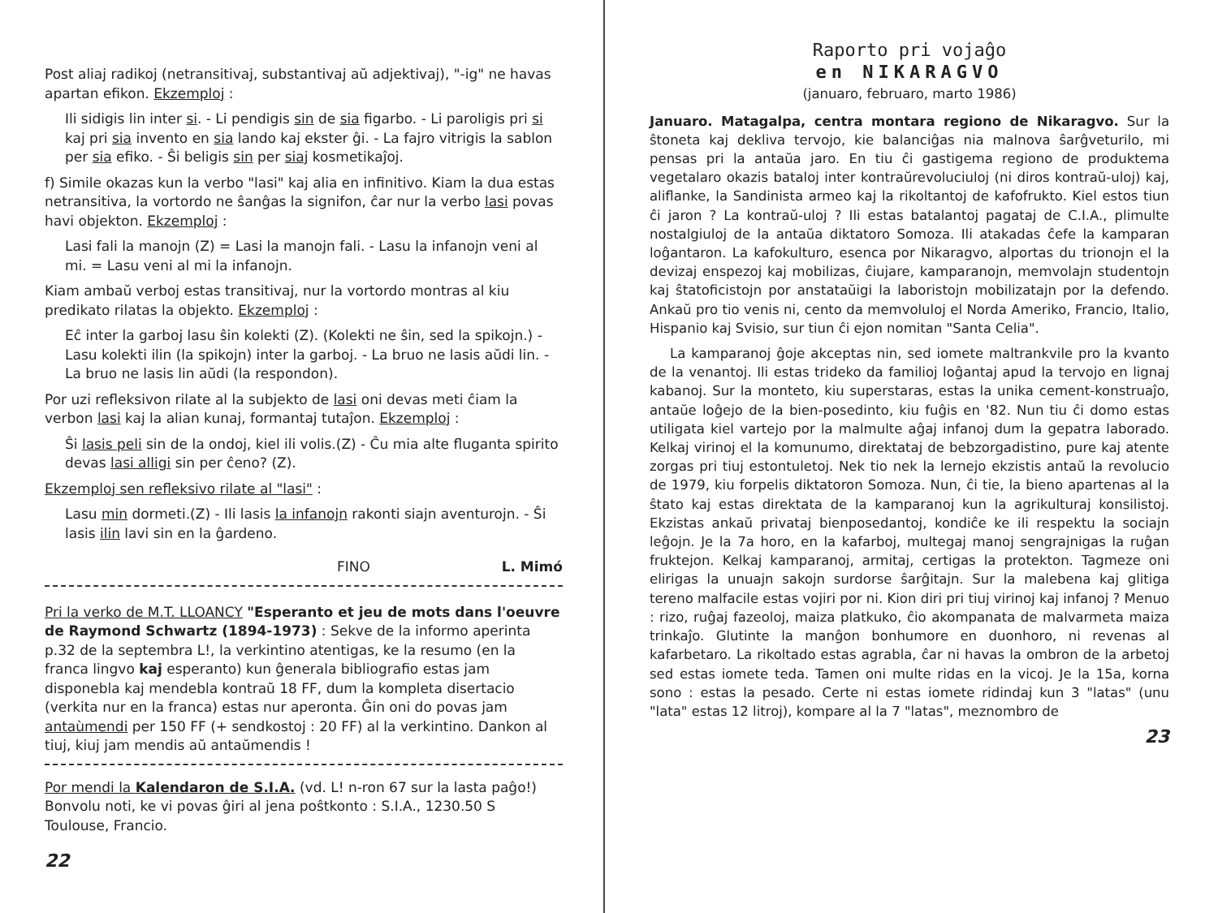Post aliaj radikoj (netransitivaj, substantivaj aŭ adjektivaj), "-ig" ne havas apartan efikon. Ekzemploj :
Ili sidigis lin inter si. - Li pendigis sin de sia figarbo. - Li paroligis pri si kaj pri sia invento en sia lando kaj ekster ĝi. - La fajro vitrigis la sablon per sia efiko. - Ŝi beligis sin per siaj kosmetikaĵoj.
f) Simile okazas kun la verbo "lasi" kaj alia en infinitivo. Kiam la dua estas netransitiva, la vortordo ne ŝanĝas la signifon, ĉar nur la verbo lasi povas havi objekton. Ekzemploj :
Lasi fali la manojn (Z) = Lasi la manojn fali. - Lasu la infanojn veni al mi. = Lasu veni al mi la infanojn.
Kiam ambaŭ verboj estas transitivaj, nur la vortordo montras al kiu predikato rilatas la objekto. Ekzemploj :
Eĉ inter la garboj lasu ŝin kolekti (Z). (Kolekti ne ŝin, sed la spikojn.) - Lasu kolekti ilin (la spikojn) inter la garboj. - La bruo ne lasis aŭdi lin. - La bruo ne lasis lin aŭdi (la respondon).
Por uzi refleksivon rilate al la subjekto de lasi oni devas meti ĉiam la verbon lasi kaj la alian kunaj, formantaj tutaĵon. Ekzemploj :
Ŝi lasis peli sin de la ondoj, kiel ili volis.(Z) - Ĉu mia alte fluganta spirito devas lasi alligi sin per ĉeno? (Z).
Ekzemploj sen refleksivo rilate al "lasi" :
Lasu min dormeti.(Z) - Ili lasis la infanojn rakonti siajn aventurojn. - Ŝi lasis ilin lavi sin en la ĝardeno.
FINO L. Mimó
Pri la verko de M.T. LLOANCY "Esperanto et jeu de mots dans l'oeuvre de Raymond Schwartz (1894-1973) : Sekve de la informo aperinta p.32 de la septembra L!, la verkintino atentigas, ke la resumo (en la franca lingvo kaj esperanto) kun ĝenerala bibliografio estas jam disponebla kaj mendebla kontraŭ 18 FF, dum la kompleta disertacio (verkita nur en la franca) estas nur aperonta. Ĝin oni do povas jam antaùmendi per 150 FF (+ sendkostoj : 20 FF) al la verkintino. Dankon al tiuj, kiuj jam mendis aŭ antaŭmendis !
Por mendi la Kalendaron de S.I.A. (vd. L! n-ron 67 sur la lasta paĝo!) Bonvolu noti, ke vi povas ĝiri al jena poŝtkonto : S.I.A., 1230.50 S Toulouse, Francio.
22
Raporto pri vojaĝo
en NIKARAGVO
(januaro, februaro, marto 1986)
Januaro. Matagalpa, centra montara regiono de Nikaragvo. Sur la ŝtoneta kaj dekliva tervojo, kie balanciĝas nia malnova ŝarĝveturilo, mi pensas pri la antaŭa jaro. En tiu ĉi gastigema regiono de produktema vegetalaro okazis bataloj inter kontraŭrevoluciuloj (ni diros kontraŭ-uloj) kaj, aliflanke, la Sandinista armeo kaj la rikoltantoj de kafofrukto. Kiel estos tiun ĉi jaron ? La kontraŭ-uloj ? Ili estas batalantoj pagataj de C.I.A., plimulte nostalgiuloj de la antaŭa diktatoro Somoza. Ili atakadas ĉefe la kamparan loĝantaron. La kafokulturo, esenca por Nikaragvo, alportas du trionojn el la devizaj enspezoj kaj mobilizas, ĉiujare, kamparanojn, memvolajn studentojn kaj ŝtatoficistojn por anstataŭigi la laboristojn mobilizatajn por la defendo. Ankaŭ pro tio venis ni, cento da memvoluloj el Norda Ameriko, Francio, Italio, Hispanio kaj Svisio, sur tiun ĉi ejon nomitan "Santa Celia".
La kamparanoj ĝoje akceptas nin, sed iomete maltrankvile pro la kvanto de la venantoj. Ili estas trideko da familioj loĝantaj apud la tervojo en lignaj kabanoj. Sur la monteto, kiu superstaras, estas la unika cement-konstruaĵo, antaŭe loĝejo de la bien-posedinto, kiu fuĝis en '82. Nun tiu ĉi domo estas utiligata kiel vartejo por la malmulte aĝaj infanoj dum la gepatra laborado. Kelkaj virinoj el la komunumo, direktataj de bebzorgadistino, pure kaj atente zorgas pri tiuj estontuletoj. Nek tio nek la lernejo ekzistis antaŭ la revolucio de 1979, kiu forpelis diktatoron Somoza. Nun, ĉi tie, la bieno apartenas al la ŝtato kaj estas direktata de la kamparanoj kun la agrikulturaj konsilistoj. Ekzistas ankaŭ privataj bienposedantoj, kondiĉe ke ili respektu la sociajn leĝojn. Je la 7a horo, en la kafarboj, multegaj manoj sengrajnigas la ruĝan fruktejon. Kelkaj kamparanoj, armitaj, certigas la protekton. Tagmeze oni elirigas la unuajn sakojn surdorse ŝarĝitajn. Sur la malebena kaj glitiga tereno malfacile estas vojiri por ni. Kion diri pri tiuj virinoj kaj infanoj ? Menuo : rizo, ruĝaj fazeoloj, maiza platkuko, ĉio akompanata de malvarmeta maiza trinkaĵo. Glutinte la manĝon bonhumore en duonhoro, ni revenas al kafarbetaro. La rikoltado estas agrabla, ĉar ni havas la ombron de la arbetoj sed estas iomete teda. Tamen oni multe ridas en la vicoj. Je la 15a, korna sono : estas la pesado. Certe ni estas iomete ridindaj kun 3 "latas" (unu "lata" estas 12 litroj), kompare al la 7 "latas", meznombro de
23